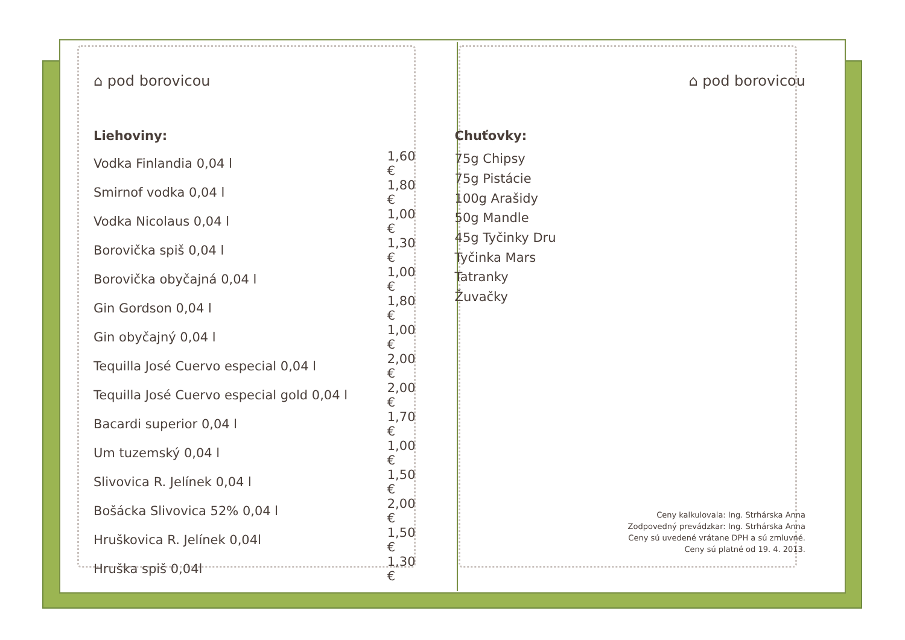⌂ pod borovicou
Liehoviny:
| Vodka Finlandia 0,04 l | 1,60 € |
| Smirnof vodka 0,04 l | 1,80 € |
| Vodka Nicolaus 0,04 l | 1,00 € |
| Borovička spiš 0,04 l | 1,30 € |
| Borovička obyčajná 0,04 l | 1,00 € |
| Gin Gordson 0,04 l | 1,80 € |
| Gin obyčajný 0,04 l | 1,00 € |
| Tequilla José Cuervo especial 0,04 l | 2,00 € |
| Tequilla José Cuervo especial gold 0,04 l | 2,00 € |
| Bacardi superior 0,04 l | 1,70 € |
| Um tuzemský 0,04 l | 1,00 € |
| Slivovica R. Jelínek 0,04 l | 1,50 € |
| Bošácka Slivovica 52% 0,04 l | 2,00 € |
| Hruškovica R. Jelínek 0,04l | 1,50 € |
| Hruška spiš 0,04l | 1,30 € |
⌂ pod borovicou
Chuťovky:
| 75g Chipsy |
| 75g Pistácie |
| 100g Arašidy |
| 50g Mandle |
| 45g Tyčinky Dru |
| Tyčinka Mars |
| Tatranky |
| Žuvačky |
Ceny kalkulovala: Ing. Strhárska Anna
Zodpovedný prevádzkar: Ing. Strhárska Anna
Ceny sú uvedené vrátane DPH a sú zmluvné.
Ceny sú platné od 19. 4. 2013.